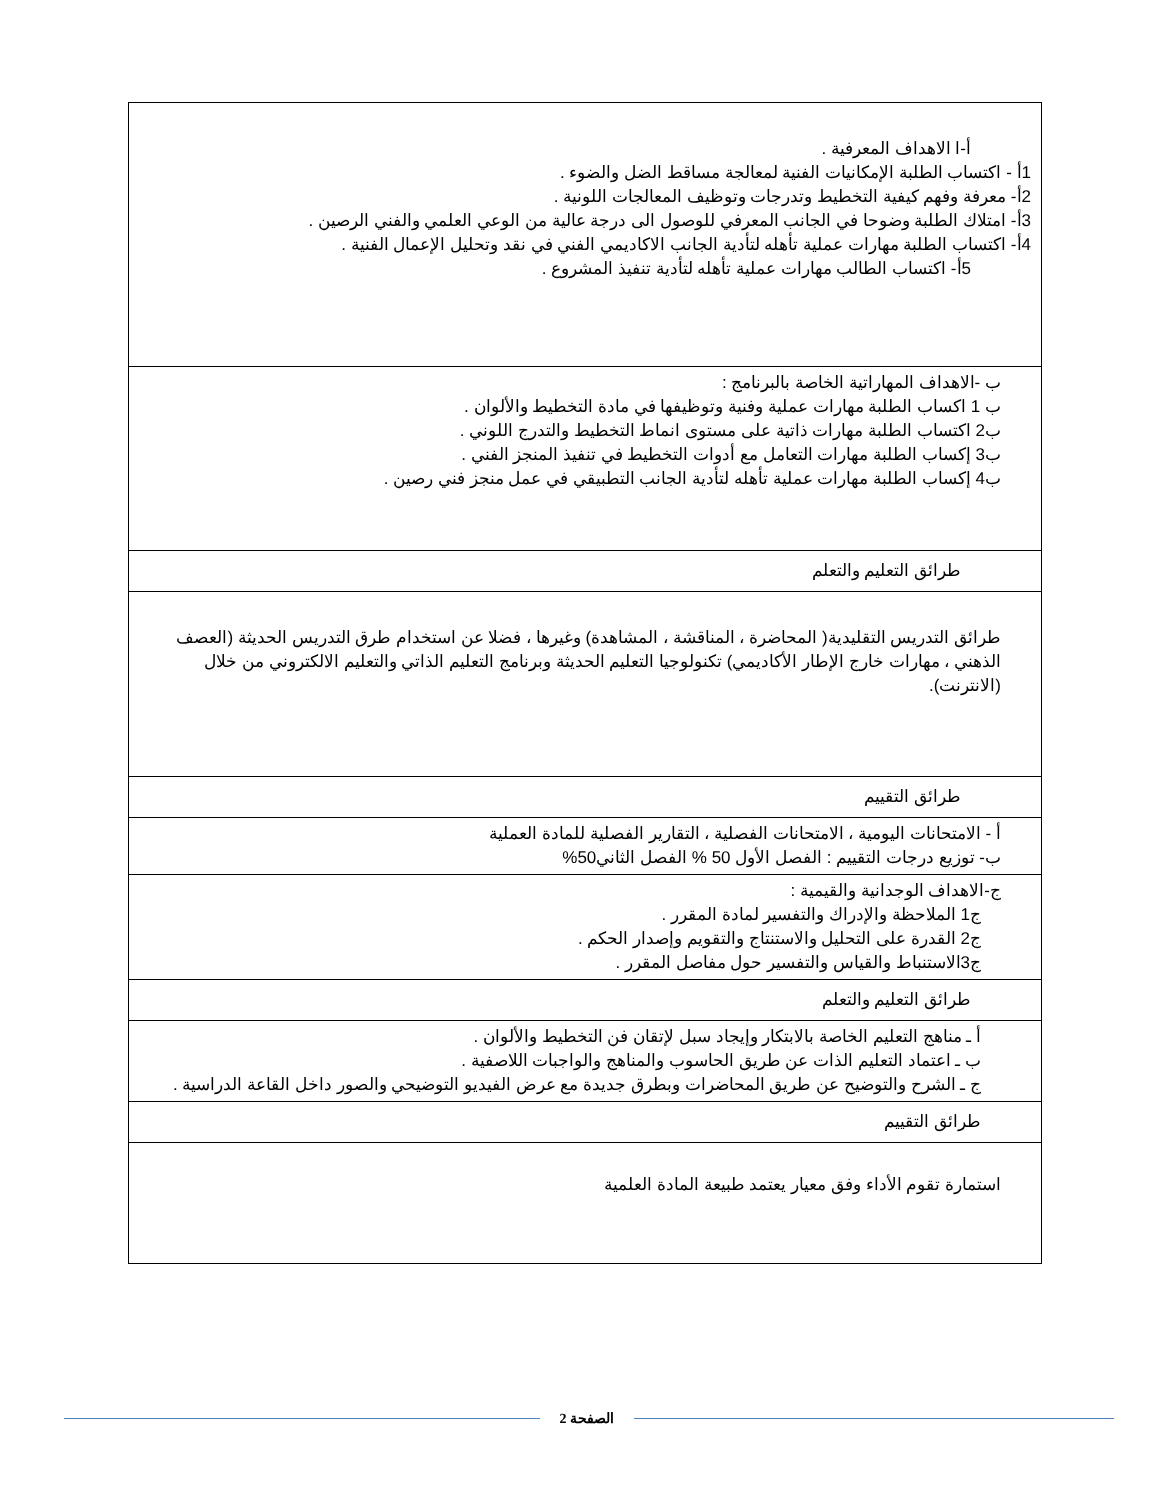| أ-ا الاهداف المعرفية . 1أ - اكتساب الطلبة الإمكانيات الفنية لمعالجة مساقط الضل والضوء . 2أ- معرفة وفهم كيفية التخطيط وتدرجات وتوظيف المعالجات اللونية . 3أ- امتلاك الطلبة وضوحا في الجانب المعرفي للوصول الى درجة عالية من الوعي العلمي والفني الرصين . 4أ- اكتساب الطلبة مهارات عملية تأهله لتأدية الجانب الاكاديمي الفني في نقد وتحليل الإعمال الفنية . 5أ- اكتساب الطالب مهارات عملية تأهله لتأدية تنفيذ المشروع . |
| ب -الاهداف المهاراتية الخاصة بالبرنامج : ب 1 اكساب الطلبة مهارات عملية وفنية وتوظيفها في مادة التخطيط والألوان . ب2 اكتساب الطلبة مهارات ذاتية على مستوى انماط التخطيط والتدرج اللوني . ب3 إكساب الطلبة مهارات التعامل مع أدوات التخطيط في تنفيذ المنجز الفني . ب4 إكساب الطلبة مهارات عملية تأهله لتأدية الجانب التطبيقي في عمل منجز فني رصين . |
| طرائق التعليم والتعلم |
| طرائق التدريس التقليدية( المحاضرة ، المناقشة ، المشاهدة) وغيرها ، فضلا عن استخدام طرق التدريس الحديثة (العصف الذهني ، مهارات خارج الإطار الأكاديمي) تكنولوجيا التعليم الحديثة وبرنامج التعليم الذاتي والتعليم الالكتروني من خلال (الانترنت). |
| طرائق التقييم |
| أ - الامتحانات اليومية ، الامتحانات الفصلية ، التقارير الفصلية للمادة العملية ب- توزيع درجات التقييم : الفصل الأول 50 % الفصل الثاني50% |
| ج-الاهداف الوجدانية والقيمية : ج1 الملاحظة والإدراك والتفسير لمادة المقرر . ج2 القدرة على التحليل والاستنتاج والتقويم وإصدار الحكم . ج3الاستنباط والقياس والتفسير حول مفاصل المقرر . |
| طرائق التعليم والتعلم |
| أ ـ مناهج التعليم الخاصة بالابتكار وإيجاد سبل لإتقان فن التخطيط والألوان . ب ـ اعتماد التعليم الذات عن طريق الحاسوب والمناهج والواجبات اللاصفية . ج ـ الشرح والتوضيح عن طريق المحاضرات وبطرق جديدة مع عرض الفيديو التوضيحي والصور داخل القاعة الدراسية . |
| طرائق التقييم |
| استمارة تقوم الأداء وفق معيار يعتمد طبيعة المادة العلمية |
الصفحة 2